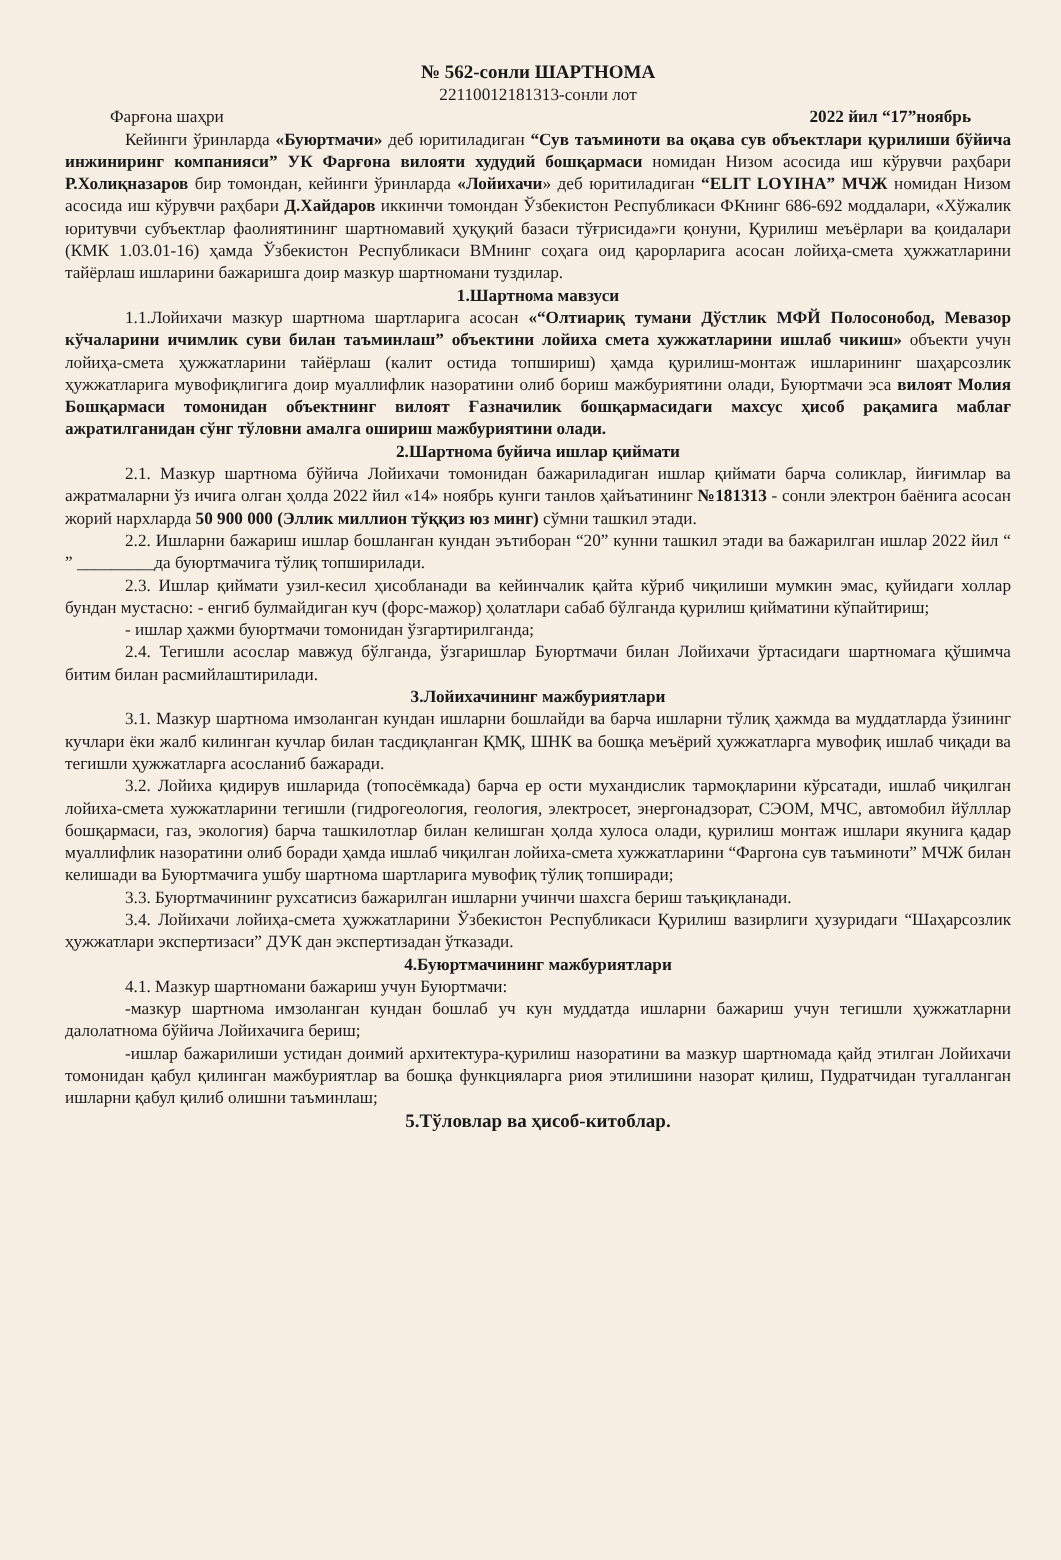№ 562-сонли ШАРТНОМА
22110012181313-сонли лот
Фарғона шаҳри 2022 йил “17”ноябрь
Кейинги ўринларда «Буюртмачи» деб юритиладиган “Сув таъминоти ва оқава сув объектлари қурилиши бўйича инжиниринг компанияси” УК Фарғона вилояти худудий бошқармаси номидан Низом асосида иш кўрувчи раҳбари Р.Холиқназаров бир томондан, кейинги ўринларда «Лойихачи» деб юритиладиган “ELIT LOYIHA” МЧЖ номидан Низом асосида иш кўрувчи раҳбари Д.Хайдаров иккинчи томондан Ўзбекистон Республикаси ФКнинг 686-692 моддалари, «Хўжалик юритувчи субъектлар фаолиятининг шартномавий ҳуқуқий базаси тўғрисида»ги қонуни, Қурилиш меъёрлари ва қоидалари (КМК 1.03.01-16) ҳамда Ўзбекистон Республикаси ВМнинг соҳага оид қарорларига асосан лойиҳа-смета ҳужжатларини тайёрлаш ишларини бажаришга доир мазкур шартномани туздилар.
1.Шартнома мавзуси
1.1.Лойихачи мазкур шартнома шартларига асосан «“Олтиариқ тумани Дўстлик МФЙ Полосонобод, Мевазор кўчаларини ичимлик суви билан таъминлаш” объектини лойиха смета хужжатларини ишлаб чикиш» объекти учун лойиҳа-смета ҳужжатларини тайёрлаш (калит остида топшириш) ҳамда қурилиш-монтаж ишларининг шаҳарсозлик ҳужжатларига мувофиқлигига доир муаллифлик назоратини олиб бориш мажбуриятини олади, Буюртмачи эса вилоят Молия Бошқармаси томонидан объектнинг вилоят Ғазначилик бошқармасидаги махсус ҳисоб рақамига маблағ ажратилганидан сўнг тўловни амалга ошириш мажбуриятини олади.
2.Шартнома буйича ишлар қиймати
2.1. Мазкур шартнома бўйича Лойихачи томонидан бажариладиган ишлар қиймати барча соликлар, йиғимлар ва ажратмаларни ўз ичига олган ҳолда 2022 йил «14» ноябрь кунги танлов ҳайъатининг №181313 - сонли электрон баёнига асосан жорий нархларда 50 900 000 (Эллик миллион тўққиз юз минг) сўмни ташкил этади.
2.2. Ишларни бажариш ишлар бошланган кундан эътиборан “20” кунни ташкил этади ва бажарилган ишлар 2022 йил “ ” _________да буюртмачига тўлиқ топширилади.
2.3. Ишлар қиймати узил-кесил ҳисобланади ва кейинчалик қайта кўриб чиқилиши мумкин эмас, қуйидаги холлар бундан мустасно: - енгиб булмайдиган куч (форс-мажор) ҳолатлари сабаб бўлганда қурилиш қийматини кўпайтириш;
- ишлар ҳажми буюртмачи томонидан ўзгартирилганда;
2.4. Тегишли асослар мавжуд бўлганда, ўзгаришлар Буюртмачи билан Лойихачи ўртасидаги шартномага қўшимча битим билан расмийлаштирилади.
3.Лойихачининг мажбуриятлари
3.1. Мазкур шартнома имзоланган кундан ишларни бошлайди ва барча ишларни тўлиқ ҳажмда ва муддатларда ўзининг кучлари ёки жалб килинган кучлар билан тасдиқланган ҚМҚ, ШНК ва бошқа меъёрий ҳужжатларга мувофиқ ишлаб чиқади ва тегишли ҳужжатларга асосланиб бажаради.
3.2. Лойиха қидирув ишларида (топосёмкада) барча ер ости мухандислик тармоқларини кўрсатади, ишлаб чиқилган лойиха-смета хужжатларини тегишли (гидрогеология, геология, электросет, энергонадзорат, СЭОМ, МЧС, автомобил йўлллар бошқармаси, газ, экология) барча ташкилотлар билан келишган ҳолда хулоса олади, қурилиш монтаж ишлари якунига қадар муаллифлик назоратини олиб боради ҳамда ишлаб чиқилган лойиха-смета хужжатларини “Фаргона сув таъминоти” МЧЖ билан келишади ва Буюртмачига ушбу шартнома шартларига мувофиқ тўлиқ топширади;
3.3. Буюртмачининг рухсатисиз бажарилган ишларни учинчи шахсга бериш таъқиқланади.
3.4. Лойихачи лойиҳа-смета ҳужжатларини Ўзбекистон Республикаси Қурилиш вазирлиги ҳузуридаги “Шаҳарсозлик ҳужжатлари экспертизаси” ДУК дан экспертизадан ўтказади.
4.Буюртмачининг мажбуриятлари
4.1. Мазкур шартномани бажариш учун Буюртмачи:
-мазкур шартнома имзоланган кундан бошлаб уч кун муддатда ишларни бажариш учун тегишли ҳужжатларни далолатнома бўйича Лойихачига бериш;
-ишлар бажарилиши устидан доимий архитектура-қурилиш назоратини ва мазкур шартномада қайд этилган Лойихачи томонидан қабул қилинган мажбуриятлар ва бошқа функцияларга риоя этилишини назорат қилиш, Пудратчидан тугалланган ишларни қабул қилиб олишни таъминлаш;
5.Тўловлар ва ҳисоб-китоблар.